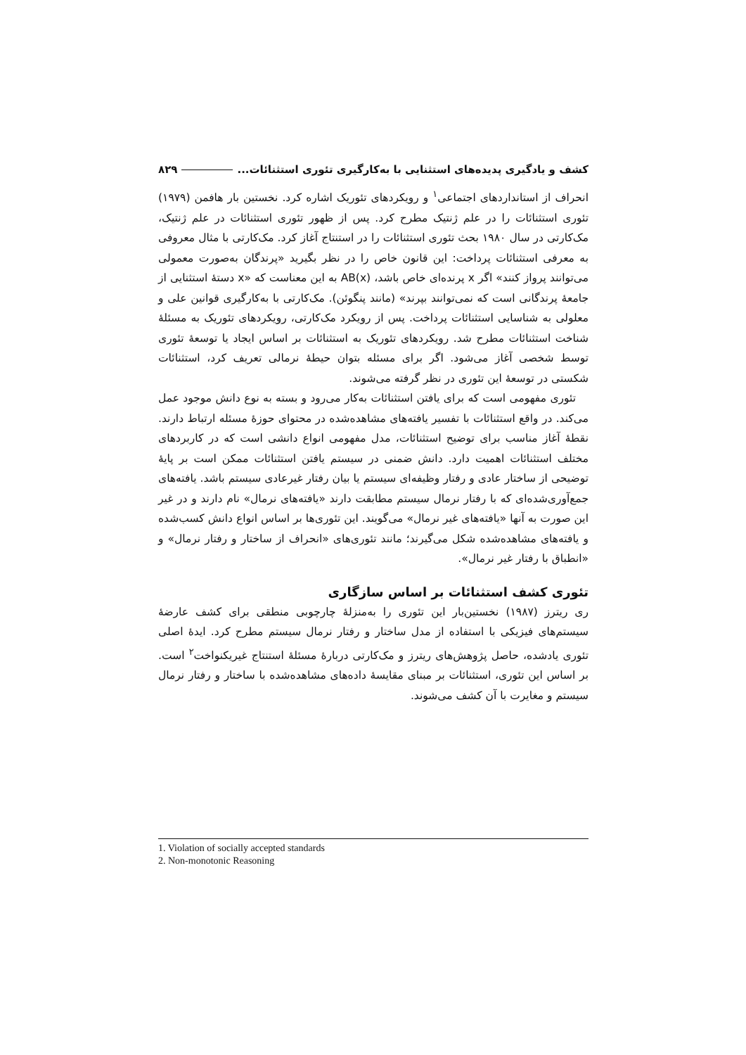کشف و یادگیری پدیده‌های استثنایی با به‌کارگیری تئوری استثنائات... ۸۲۹
انحراف از استانداردهای اجتماعی<sup>۱</sup> و رویکردهای تئوریک اشاره کرد. نخستین بار هافمن (۱۹۷۹) تئوری استثنائات را در علم ژنتیک مطرح کرد. پس از ظهور تئوری استثنائات در علم ژنتیک، مک‌کارتی در سال ۱۹۸۰ بحث تئوری استثنائات را در استنتاج آغاز کرد. مک‌کارتی با مثال معروفی به معرفی استثنائات پرداخت: این قانون خاص را در نظر بگیرید «پرندگان به‌صورت معمولی می‌توانند پرواز کنند» اگر x پرنده‌ای خاص باشد، AB(x) به این معناست که «x دستهٔ استثنایی از جامعهٔ پرندگانی است که نمی‌توانند بپرند» (مانند پنگوئن). مک‌کارتی با به‌کارگیری قوانین علی و معلولی به شناسایی استثنائات پرداخت. پس از رویکرد مک‌کارتی، رویکردهای تئوریک به مسئلهٔ شناخت استثنائات مطرح شد. رویکردهای تئوریک به استثنائات بر اساس ایجاد یا توسعهٔ تئوری توسط شخصی آغاز می‌شود. اگر برای مسئله بتوان حیطهٔ نرمالی تعریف کرد، استثنائات شکستی در توسعهٔ این تئوری در نظر گرفته می‌شوند.
تئوری مفهومی است که برای یافتن استثنائات به‌کار می‌رود و بسته به نوع دانش موجود عمل می‌کند. در واقع استثنائات با تفسیر یافته‌های مشاهده‌شده در محتوای حوزهٔ مسئله ارتباط دارند. نقطهٔ آغاز مناسب برای توضیح استثنائات، مدل مفهومی انواع دانشی است که در کاربردهای مختلف استثنائات اهمیت دارد. دانش ضمنی در سیستم یافتن استثنائات ممکن است بر پایهٔ توضیحی از ساختار عادی و رفتار وظیفه‌ای سیستم یا بیان رفتار غیرعادی سیستم باشد. یافته‌های جمع‌آوری‌شده‌ای که با رفتار نرمال سیستم مطابقت دارند «یافته‌های نرمال» نام دارند و در غیر این صورت به آنها «یافته‌های غیر نرمال» می‌گویند. این تئوری‌ها بر اساس انواع دانش کسب‌شده و یافته‌های مشاهده‌شده شکل می‌گیرند؛ مانند تئوری‌های «انحراف از ساختار و رفتار نرمال» و «انطباق با رفتار غیر نرمال».
تئوری کشف استثنائات بر اساس سازگاری
ری ریترز (۱۹۸۷) نخستین‌بار این تئوری را به‌منزلهٔ چارچوبی منطقی برای کشف عارضهٔ سیستم‌های فیزیکی با استفاده از مدل ساختار و رفتار نرمال سیستم مطرح کرد. ایدهٔ اصلی تئوری یادشده، حاصل پژوهش‌های ریترز و مک‌کارتی دربارهٔ مسئلهٔ استنتاج غیریکنواخت<sup>۲</sup> است. بر اساس این تئوری، استثنائات بر مبنای مقایسهٔ داده‌های مشاهده‌شده با ساختار و رفتار نرمال سیستم و مغایرت با آن کشف می‌شوند.
1. Violation of socially accepted standards
2. Non-monotonic Reasoning